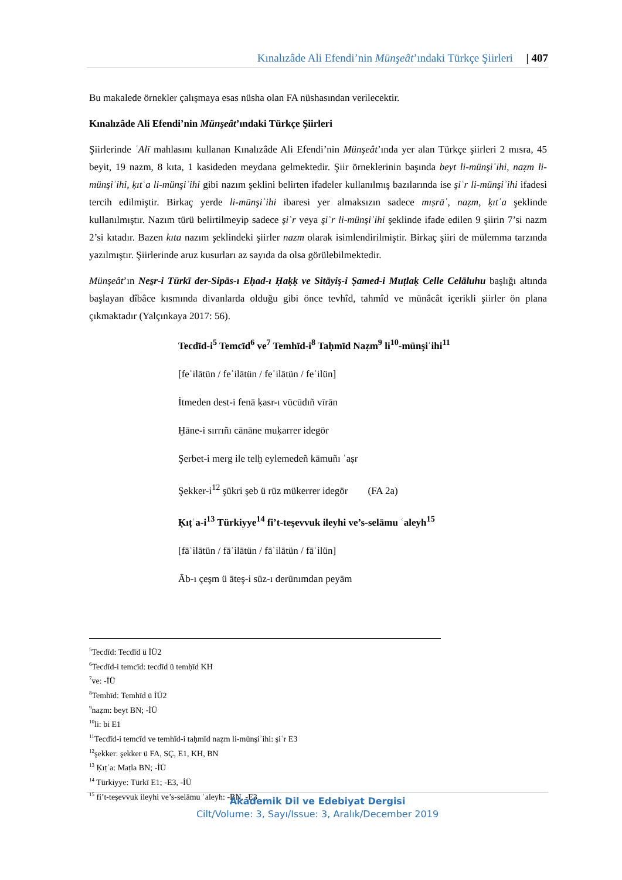Kınalızâde Ali Efendi’nin Münşeât’ındaki Türkçe Şiirleri | 407
Bu makalede örnekler çalışmaya esas nüsha olan FA nüshasından verilecektir.
Kınalızâde Ali Efendi’nin Münşeât’ındaki Türkçe Şiirleri
Şiirlerinde ʿAlī mahlasını kullanan Kınalızâde Ali Efendi’nin Münşeât’ında yer alan Türkçe şiirleri 2 mısra, 45 beyit, 19 nazm, 8 kıta, 1 kasideden meydana gelmektedir. Şiir örneklerinin başında beyt li-münşiʾihi, naẓm li-münşiʾihi, ḳıtʿa li-münşiʾihi gibi nazım şeklini belirten ifadeler kullanılmış bazılarında ise şiʿr li-münşiʾihi ifadesi tercih edilmiştir. Birkaç yerde li-münşiʾihi ibaresi yer almaksızın sadece mıṣrāʿ, naẓm, ḳıtʿa şeklinde kullanılmıştır. Nazım türü belirtilmeyip sadece şiʿr veya şiʿr li-münşiʾihi şeklinde ifade edilen 9 şiirin 7’si nazm 2’si kıtadır. Bazen kıta nazım şeklindeki şiirler nazm olarak isimlendirilmiştir. Birkaç şiiri de mülemma tarzında yazılmıştır. Şiirlerinde aruz kusurları az sayıda da olsa görülebilmektedir.
Münşeât’ın Nes̱r-i Türkī der-Sipās-ı Eḥad-ı Ḥaḳḳ ve Sitāyiş-i Ṣamed-i Muṭlaḳ Celle Celāluhu başlığı altında başlayan dîbâce kısmında divanlarda olduğu gibi önce tevhîd, tahmîd ve münâcât içerikli şiirler ön plana çıkmaktadır (Yalçınkaya 2017: 56).
Tecdīd-i<sup>5</sup> Temcīd<sup>6</sup> ve<sup>7</sup> Temhīd-i<sup>8</sup> Taḥmīd Naẓm<sup>9</sup> li<sup>10</sup>-münşiʾihi<sup>11</sup>
[feʿilātün / feʿilātün / feʿilātün / feʿilün]
İtmeden dest-i fenā ḳasr-ı vücūdıñ vīrān
Ḫāne-i sırrıñı cānāne muḳarrer idegör
Şerbet-i merg ile telḫ eylemedeñ kāmuñı ʿaṣr
Şekker-i<sup>12</sup> şükri şeb ü rūz mükerrer idegör (FA 2a)
Ḳıṭʿa-i<sup>13</sup> Türkiyye<sup>14</sup> fi’t-teşevvuk ileyhi ve’s-selāmu ʿaleyh<sup>15</sup>
[fāʿilātün / fāʿilātün / fāʿilātün / fāʿilün]
Āb-ı çeşm ü āteş-i sūz-ı derūnımdan peyām
<sup>5</sup> Tecdīd: Tecdīd ü İÜ2
<sup>6</sup> Tecdīd-i temcīd: tecdīd ü temḥīd KH
<sup>7</sup> ve: -İÜ
<sup>8</sup> Temhīd: Temhīd ü İÜ2
<sup>9</sup> naẓm: beyt BN; -İÜ
<sup>10</sup> li: bi E1
<sup>11</sup> Tecdīd-i temcīd ve temhīd-i taḥmīd naẓm li-münşiʾihi: şiʿr E3
<sup>12</sup> şekker: şekker ü FA, SÇ, E1, KH, BN
<sup>13</sup> Ḳıṭʿa: Maṭla BN; -İÜ
<sup>14</sup> Türkiyye: Türkī E1; -E3, -İÜ
<sup>15</sup> fi’t-teşevvuk ileyhi ve’s-selāmu ʿaleyh: -BN, -E3
Akademik Dil ve Edebiyat Dergisi
Cilt/Volume: 3, Sayı/Issue: 3, Aralık/December 2019